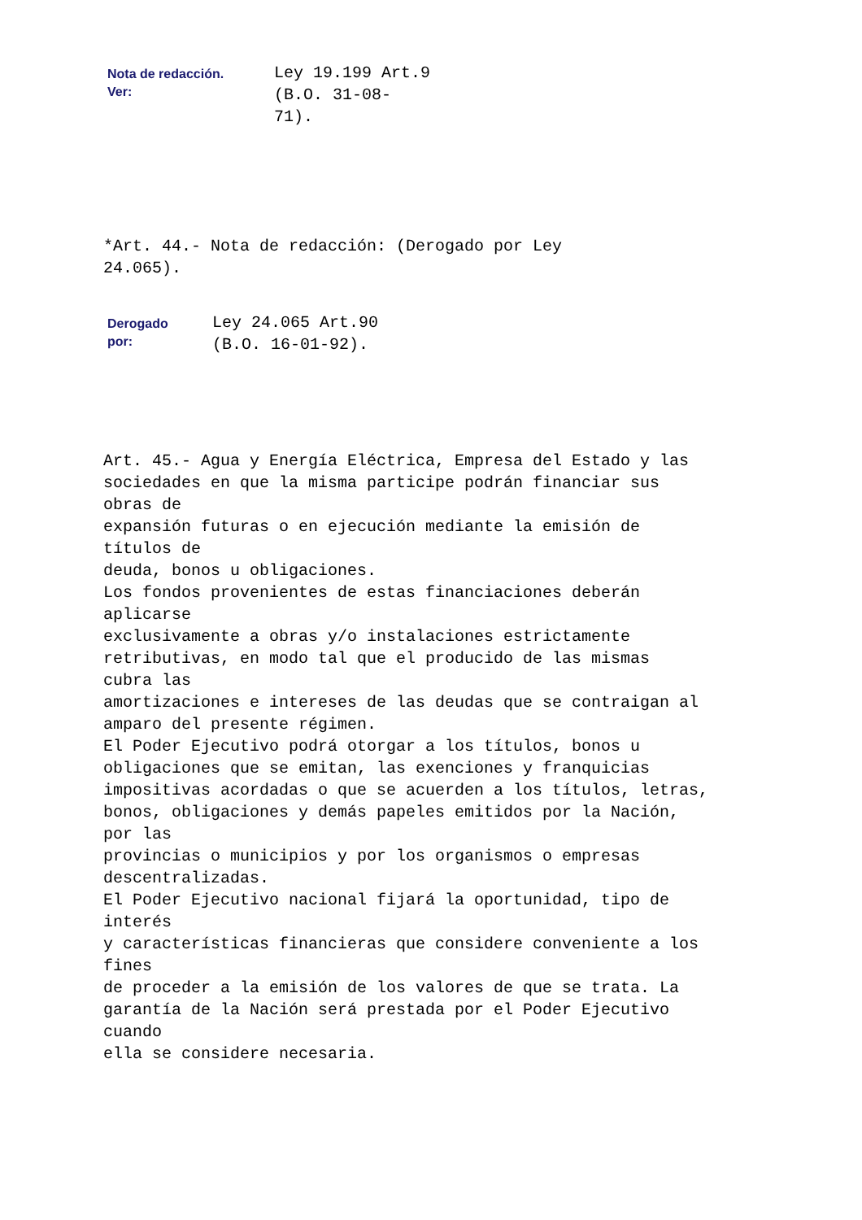| Nota de redacción. Ver: | Ley 19.199 Art.9 (B.O. 31-08- 71). |
*Art. 44.- Nota de redacción: (Derogado por Ley 24.065).
| Derogado por: | Ley 24.065 Art.90 (B.O. 16-01-92). |
Art. 45.- Agua y Energía Eléctrica, Empresa del Estado y las sociedades en que la misma participe podrán financiar sus obras de expansión futuras o en ejecución mediante la emisión de títulos de deuda, bonos u obligaciones. Los fondos provenientes de estas financiaciones deberán aplicarse exclusivamente a obras y/o instalaciones estrictamente retributivas, en modo tal que el producido de las mismas cubra las amortizaciones e intereses de las deudas que se contraigan al amparo del presente régimen. El Poder Ejecutivo podrá otorgar a los títulos, bonos u obligaciones que se emitan, las exenciones y franquicias impositivas acordadas o que se acuerden a los títulos, letras, bonos, obligaciones y demás papeles emitidos por la Nación, por las provincias o municipios y por los organismos o empresas descentralizadas. El Poder Ejecutivo nacional fijará la oportunidad, tipo de interés y características financieras que considere conveniente a los fines de proceder a la emisión de los valores de que se trata. La garantía de la Nación será prestada por el Poder Ejecutivo cuando ella se considere necesaria.